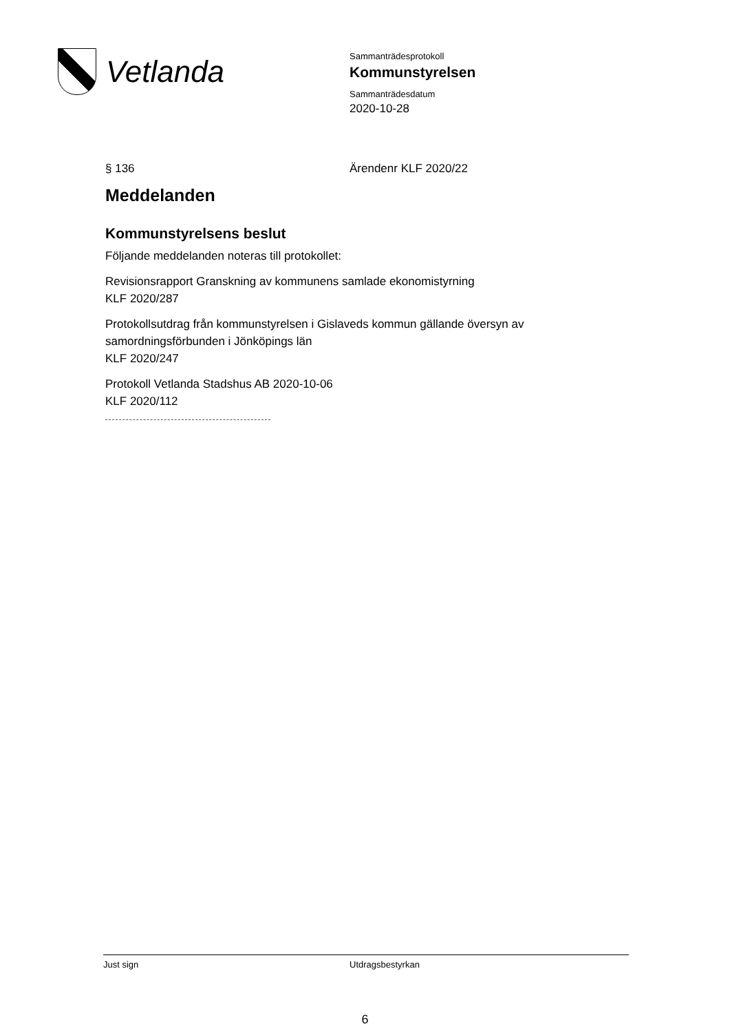Vetlanda
Sammanträdesprotokoll
Kommunstyrelsen
Sammanträdesdatum
2020-10-28
§ 136 Ärendenr KLF 2020/22
Meddelanden
Kommunstyrelsens beslut
Följande meddelanden noteras till protokollet:
Revisionsrapport Granskning av kommunens samlade ekonomistyrning
KLF 2020/287
Protokollsutdrag från kommunstyrelsen i Gislaveds kommun gällande översyn av samordningsförbunden i Jönköpings län
KLF 2020/247
Protokoll Vetlanda Stadshus AB 2020-10-06
KLF 2020/112
Just sign Utdragsbestyrkan
6